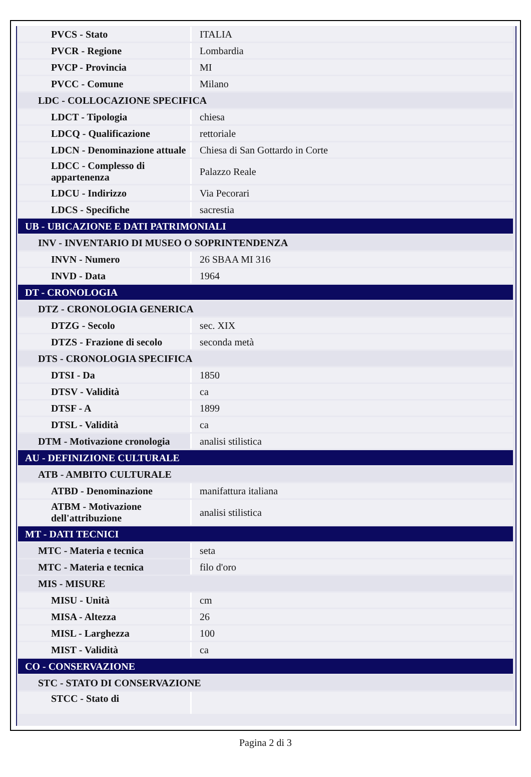| PVCS - Stato | ITALIA |
| PVCR - Regione | Lombardia |
| PVCP - Provincia | MI |
| PVCC - Comune | Milano |
| LDC - COLLOCAZIONE SPECIFICA | |
| LDCT - Tipologia | chiesa |
| LDCQ - Qualificazione | rettoriale |
| LDCN - Denominazione attuale | Chiesa di San Gottardo in Corte |
| LDCC - Complesso di appartenenza | Palazzo Reale |
| LDCU - Indirizzo | Via Pecorari |
| LDCS - Specifiche | sacrestia |
| UB - UBICAZIONE E DATI PATRIMONIALI | |
| INV - INVENTARIO DI MUSEO O SOPRINTENDENZA | |
| INVN - Numero | 26 SBAA MI 316 |
| INVD - Data | 1964 |
| DT - CRONOLOGIA | |
| DTZ - CRONOLOGIA GENERICA | |
| DTZG - Secolo | sec. XIX |
| DTZS - Frazione di secolo | seconda metà |
| DTS - CRONOLOGIA SPECIFICA | |
| DTSI - Da | 1850 |
| DTSV - Validità | ca |
| DTSF - A | 1899 |
| DTSL - Validità | ca |
| DTM - Motivazione cronologia | analisi stilistica |
| AU - DEFINIZIONE CULTURALE | |
| ATB - AMBITO CULTURALE | |
| ATBD - Denominazione | manifattura italiana |
| ATBM - Motivazione dell'attribuzione | analisi stilistica |
| MT - DATI TECNICI | |
| MTC - Materia e tecnica | seta |
| MTC - Materia e tecnica | filo d'oro |
| MIS - MISURE | |
| MISU - Unità | cm |
| MISA - Altezza | 26 |
| MISL - Larghezza | 100 |
| MIST - Validità | ca |
| CO - CONSERVAZIONE | |
| STC - STATO DI CONSERVAZIONE | |
| STCC - Stato di | |
Pagina 2 di 3